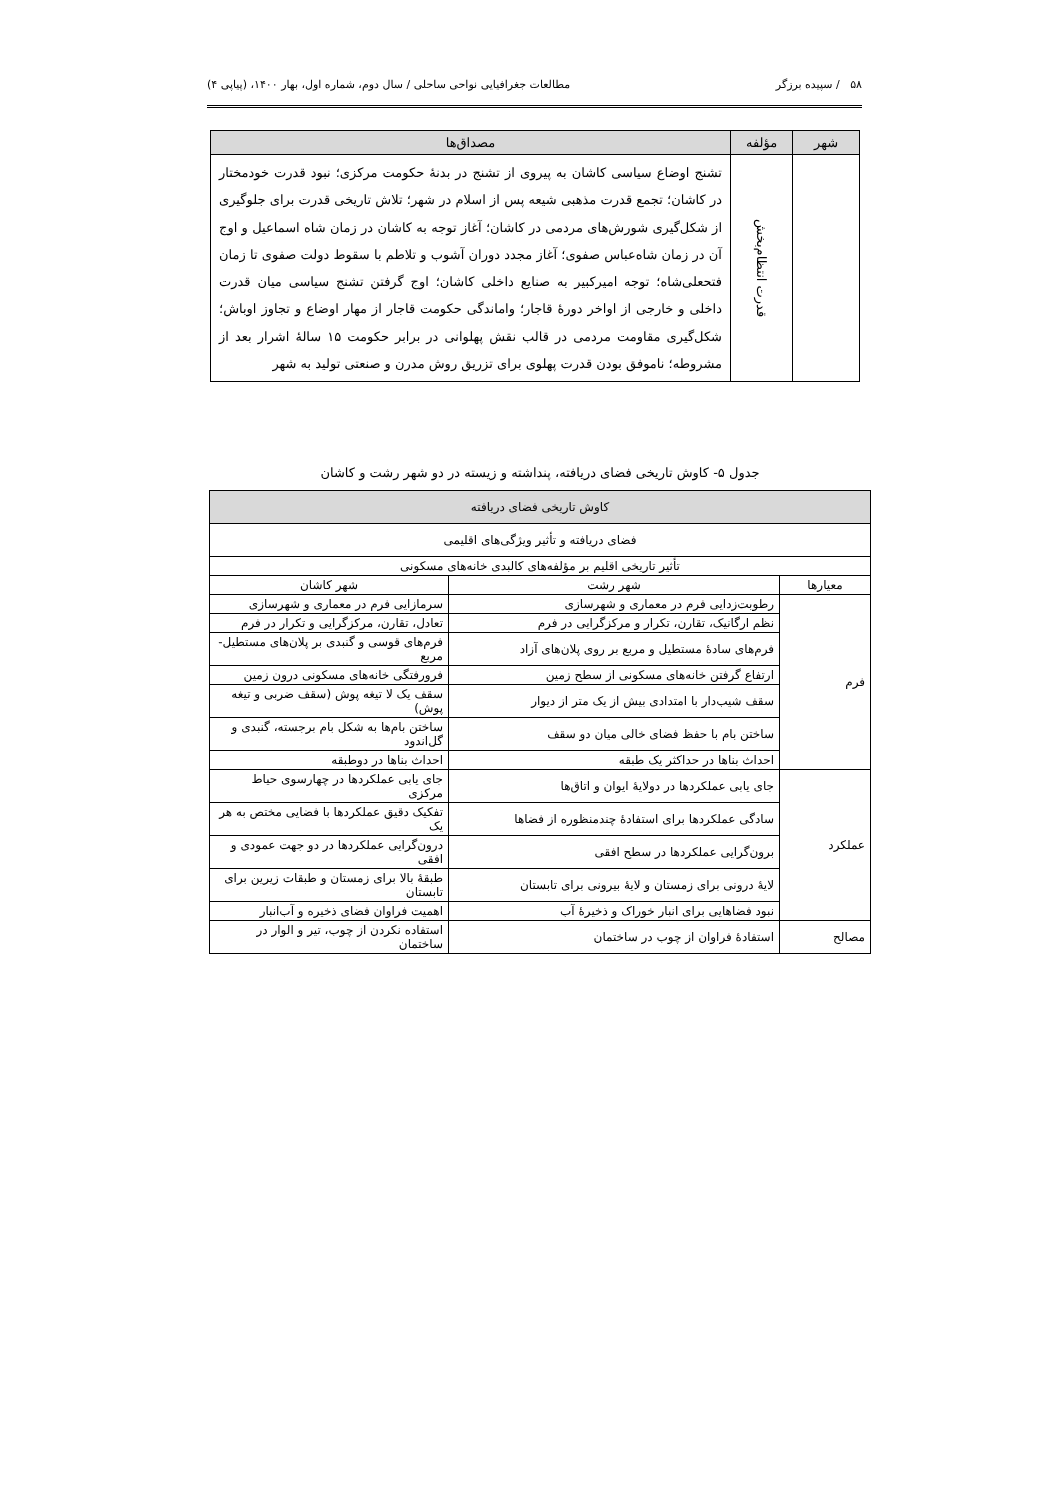۵۸ / سپیده برزگر مطالعات جغرافیایی نواحی ساحلی / سال دوم، شماره اول، بهار ۱۴۰۰، (پیاپی ۴)
| شهر | مؤلفه | مصداق‌ها |
| --- | --- | --- |
| | قدرت انتظام‌بخش | تشنج اوضاع سیاسی کاشان به پیروی از تشنج در بدنهٔ حکومت مرکزی؛ نبود قدرت خودمختار در کاشان؛ تجمع قدرت مذهبی شیعه پس از اسلام در شهر؛ تلاش تاریخی قدرت برای جلوگیری از شکل‌گیری شورش‌های مردمی در کاشان؛ آغاز توجه به کاشان در زمان شاه اسماعیل و اوج آن در زمان شاه‌عباس صفوی؛ آغاز مجدد دوران آشوب و تلاطم با سقوط دولت صفوی تا زمان فتحعلی‌شاه؛ توجه امیرکبیر به صنایع داخلی کاشان؛ اوج گرفتن تشنج سیاسی میان قدرت داخلی و خارجی از اواخر دورهٔ قاجار؛ واماندگی حکومت قاجار از مهار اوضاع و تجاوز اوباش؛ شکل‌گیری مقاومت مردمی در قالب نقش پهلوانی در برابر حکومت ۱۵ سالهٔ اشرار بعد از مشروطه؛ ناموفق بودن قدرت پهلوی برای تزریق روش مدرن و صنعتی تولید به شهر |
جدول ۵- کاوش تاریخی فضای دریافته، پنداشته و زیسته در دو شهر رشت و کاشان
| کاوش تاریخی فضای دریافته | | |
| --- | --- | --- |
| فضای دریافته و تأثیر ویژگی‌های اقلیمی | | |
| تأثیر تاریخی اقلیم بر مؤلفه‌های کالبدی خانه‌های مسکونی | | |
| معیارها | شهر رشت | شهر کاشان |
| فرم | رطوبت‌زدایی فرم در معماری و شهرسازی | سرمازایی فرم در معماری و شهرسازی |
| | نظم ارگانیک، تقارن، تکرار و مرکزگرایی در فرم | تعادل، تقارن، مرکزگرایی و تکرار در فرم |
| | فرم‌های سادهٔ مستطیل و مربع بر روی پلان‌های آزاد | فرم‌های قوسی و گنبدی بر پلان‌های مستطیل-مربع |
| | ارتفاع گرفتن خانه‌های مسکونی از سطح زمین | فرورفتگی خانه‌های مسکونی درون زمین |
| | سقف شیب‌دار با امتدادی بیش از یک متر از دیوار | سقف یک لا تیغه پوش (سقف ضربی و تیغه پوش) |
| | ساختن بام با حفظ فضای خالی میان دو سقف | ساختن بام‌ها به شکل بام برجسته، گنبدی و گل‌اندود |
| | احداث بناها در حداکثر یک طبقه | احداث بناها در دوطبقه |
| عملکرد | جای یابی عملکردها در دولایهٔ ایوان و اتاق‌ها | جای یابی عملکردها در چهارسوی حیاط مرکزی |
| | سادگی عملکردها برای استفادهٔ چندمنظوره از فضاها | تفکیک دقیق عملکردها با فضایی مختص به هر یک |
| | برون‌گرایی عملکردها در سطح افقی | درون‌گرایی عملکردها در دو جهت عمودی و افقی |
| | لایهٔ درونی برای زمستان و لایهٔ بیرونی برای تابستان | طبقهٔ بالا برای زمستان و طبقات زیرین برای تابستان |
| | نبود فضاهایی برای انبار خوراک و ذخیرهٔ آب | اهمیت فراوان فضای ذخیره و آب‌انبار |
| مصالح | استفادهٔ فراوان از چوب در ساختمان | استفاده نکردن از چوب، تیر و الوار در ساختمان |